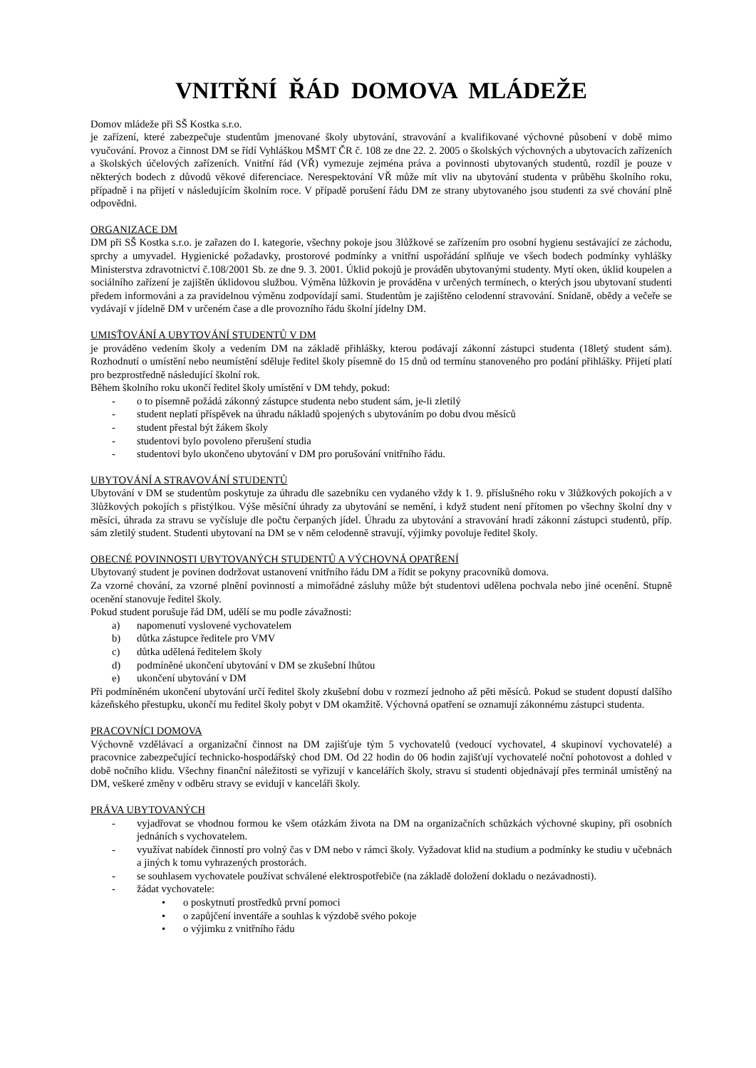VNITŘNÍ ŘÁD DOMOVA MLÁDEŽE
Domov mládeže při SŠ Kostka s.r.o.
je zařízení, které zabezpečuje studentům jmenované školy ubytování, stravování a kvalifikované výchovné působení v době mimo vyučování. Provoz a činnost DM se řídí Vyhláškou MŠMT ČR č. 108 ze dne 22. 2. 2005 o školských výchovných a ubytovacích zařízeních a školských účelových zařízeních. Vnitřní řád (VŘ) vymezuje zejména práva a povinnosti ubytovaných studentů, rozdíl je pouze v některých bodech z důvodů věkové diferenciace. Nerespektování VŘ může mít vliv na ubytování studenta v průběhu školního roku, případně i na přijetí v následujícím školním roce. V případě porušení řádu DM ze strany ubytovaného jsou studenti za své chování plně odpovědni.
ORGANIZACE DM
DM při SŠ Kostka s.r.o. je zařazen do I. kategorie, všechny pokoje jsou 3lůžkové se zařízením pro osobní hygienu sestávající ze záchodu, sprchy a umyvadel. Hygienické požadavky, prostorové podmínky a vnitřní uspořádání splňuje ve všech bodech podmínky vyhlášky Ministerstva zdravotnictví č.108/2001 Sb. ze dne 9. 3. 2001. Úklid pokojů je prováděn ubytovanými studenty. Mytí oken, úklid koupelen a sociálního zařízení je zajištěn úklidovou službou. Výměna lůžkovin je prováděna v určených termínech, o kterých jsou ubytovaní studenti předem informováni a za pravidelnou výměnu zodpovídají sami. Studentům je zajištěno celodenní stravování. Snídaně, obědy a večeře se vydávají v jídelně DM v určeném čase a dle provozního řádu školní jídelny DM.
UMISŤOVÁNÍ A UBYTOVÁNÍ STUDENTŮ V DM
je prováděno vedením školy a vedením DM na základě přihlášky, kterou podávají zákonní zástupci studenta (18letý student sám). Rozhodnutí o umístění nebo neumístění sděluje ředitel školy písemně do 15 dnů od termínu stanoveného pro podání přihlášky. Přijetí platí pro bezprostředně následující školní rok.
Během školního roku ukončí ředitel školy umístění v DM tehdy, pokud:
- o to písemně požádá zákonný zástupce studenta nebo student sám, je-li zletilý
- student neplatí příspěvek na úhradu nákladů spojených s ubytováním po dobu dvou měsíců
- student přestal být žákem školy
- studentovi bylo povoleno přerušení studia
- studentovi bylo ukončeno ubytování v DM pro porušování vnitřního řádu.
UBYTOVÁNÍ A STRAVOVÁNÍ STUDENTŮ
Ubytování v DM se studentům poskytuje za úhradu dle sazebníku cen vydaného vždy k 1. 9. příslušného roku v 3lůžkových pokojích a v 3lůžkových pokojích s přistýlkou. Výše měsíční úhrady za ubytování se nemění, i když student není přítomen po všechny školní dny v měsíci, úhrada za stravu se vyčísluje dle počtu čerpaných jídel. Úhradu za ubytování a stravování hradí zákonní zástupci studentů, příp. sám zletilý student. Studenti ubytovaní na DM se v něm celodenně stravují, výjimky povoluje ředitel školy.
OBECNÉ POVINNOSTI UBYTOVANÝCH STUDENTŮ A VÝCHOVNÁ OPATŘENÍ
Ubytovaný student je povinen dodržovat ustanovení vnitřního řádu DM a řídit se pokyny pracovníků domova.
Za vzorné chování, za vzorné plnění povinností a mimořádné zásluhy může být studentovi udělena pochvala nebo jiné ocenění. Stupně ocenění stanovuje ředitel školy.
Pokud student porušuje řád DM, udělí se mu podle závažnosti:
a) napomenutí vyslovené vychovatelem
b) důtka zástupce ředitele pro VMV
c) důtka udělená ředitelem školy
d) podmíněné ukončení ubytování v DM se zkušební lhůtou
e) ukončení ubytování v DM
Při podmíněném ukončení ubytování určí ředitel školy zkušební dobu v rozmezí jednoho až pěti měsíců. Pokud se student dopustí dalšího kázeňského přestupku, ukončí mu ředitel školy pobyt v DM okamžitě. Výchovná opatření se oznamují zákonnému zástupci studenta.
PRACOVNÍCI DOMOVA
Výchovně vzdělávací a organizační činnost na DM zajišťuje tým 5 vychovatelů (vedoucí vychovatel, 4 skupinoví vychovatelé) a pracovnice zabezpečující technicko-hospodářský chod DM. Od 22 hodin do 06 hodin zajišťují vychovatelé noční pohotovost a dohled v době nočního klidu. Všechny finanční náležitosti se vyřizují v kancelářích školy, stravu si studenti objednávají přes terminál umístěný na DM, veškeré změny v odběru stravy se evidují v kanceláři školy.
PRÁVA UBYTOVANÝCH
- vyjadřovat se vhodnou formou ke všem otázkám života na DM na organizačních schůzkách výchovné skupiny, při osobních jednáních s vychovatelem.
- využívat nabídek činností pro volný čas v DM nebo v rámci školy. Vyžadovat klid na studium a podmínky ke studiu v učebnách a jiných k tomu vyhrazených prostorách.
- se souhlasem vychovatele používat schválené elektrospotřebiče (na základě doložení dokladu o nezávadnosti).
- žádat vychovatele:
• o poskytnutí prostředků první pomoci
• o zapůjčení inventáře a souhlas k výzdobě svého pokoje
• o výjimku z vnitřního řádu